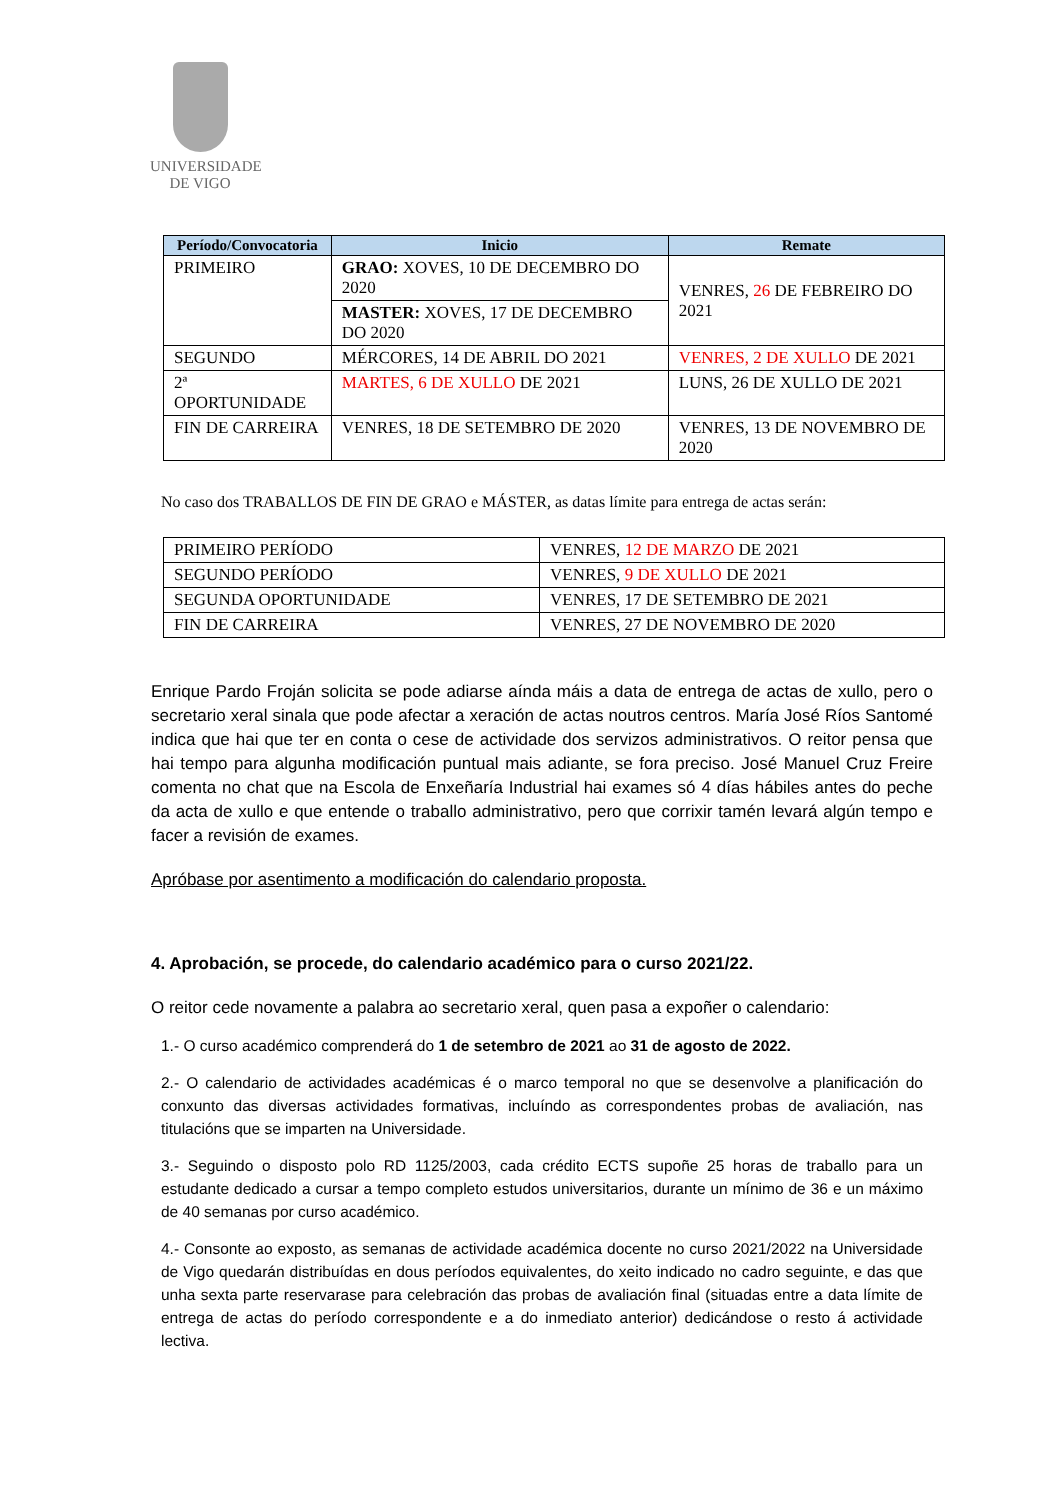UNIVERSIDADE
DE VIGO
| Período/Convocatoria | Inicio | Remate |
| --- | --- | --- |
| PRIMEIRO | GRAO: XOVES, 10 DE DECEMBRO DO 2020 | VENRES, 26 DE FEBREIRO DO 2021 |
| | MASTER: XOVES, 17 DE DECEMBRO DO 2020 | |
| SEGUNDO | MÉRCORES, 14 DE ABRIL DO 2021 | VENRES, 2 DE XULLO DE 2021 |
| 2ª OPORTUNIDADE | MARTES, 6 DE XULLO DE 2021 | LUNS, 26 DE XULLO DE 2021 |
| FIN DE CARREIRA | VENRES, 18 DE SETEMBRO DE 2020 | VENRES, 13 DE NOVEMBRO DE 2020 |
No caso dos TRABALLOS DE FIN DE GRAO e MÁSTER, as datas límite para entrega de actas serán:
| PRIMEIRO PERÍODO | VENRES, 12 DE MARZO DE 2021 |
| SEGUNDO PERÍODO | VENRES, 9 DE XULLO DE 2021 |
| SEGUNDA OPORTUNIDADE | VENRES, 17 DE SETEMBRO DE 2021 |
| FIN DE CARREIRA | VENRES, 27 DE NOVEMBRO DE 2020 |
Enrique Pardo Froján solicita se pode adiarse aínda máis a data de entrega de actas de xullo, pero o secretario xeral sinala que pode afectar a xeración de actas noutros centros. María José Ríos Santomé indica que hai que ter en conta o cese de actividade dos servizos administrativos. O reitor pensa que hai tempo para algunha modificación puntual mais adiante, se fora preciso. José Manuel Cruz Freire comenta no chat que na Escola de Enxeñaría Industrial hai exames só 4 días hábiles antes do peche da acta de xullo e que entende o traballo administrativo, pero que corrixir tamén levará algún tempo e facer a revisión de exames.
Apróbase por asentimento a modificación do calendario proposta.
4. Aprobación, se procede, do calendario académico para o curso 2021/22.
O reitor cede novamente a palabra ao secretario xeral, quen pasa a expoñer o calendario:
1.- O curso académico comprenderá do 1 de setembro de 2021 ao 31 de agosto de 2022.
2.- O calendario de actividades académicas é o marco temporal no que se desenvolve a planificación do conxunto das diversas actividades formativas, incluíndo as correspondentes probas de avaliación, nas titulacións que se imparten na Universidade.
3.- Seguindo o disposto polo RD 1125/2003, cada crédito ECTS supoñe 25 horas de traballo para un estudante dedicado a cursar a tempo completo estudos universitarios, durante un mínimo de 36 e un máximo de 40 semanas por curso académico.
4.- Consonte ao exposto, as semanas de actividade académica docente no curso 2021/2022 na Universidade de Vigo quedarán distribuídas en dous períodos equivalentes, do xeito indicado no cadro seguinte, e das que unha sexta parte reservarase para celebración das probas de avaliación final (situadas entre a data límite de entrega de actas do período correspondente e a do inmediato anterior) dedicándose o resto á actividade lectiva.